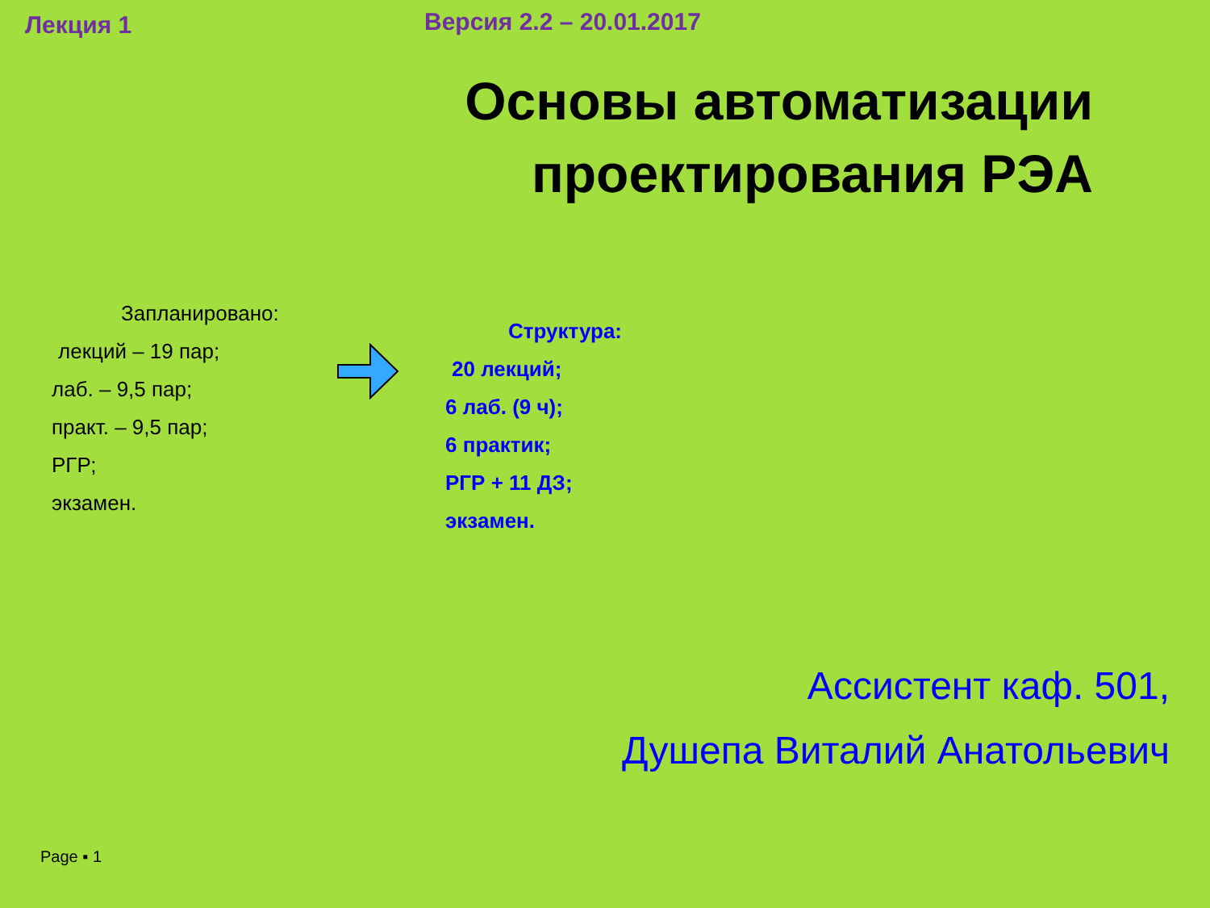Лекция 1
Версия 2.2 – 20.01.2017
Основы автоматизации
проектирования РЭА
Запланировано:
лекций – 19 пар;
лаб. – 9,5 пар;
практ. – 9,5 пар;
РГР;
экзамен.
Структура:
20 лекций;
6 лаб. (9 ч);
6 практик;
РГР + 11 ДЗ;
экзамен.
Ассистент каф. 501,
Душепа Виталий Анатольевич
Page ▪ 1